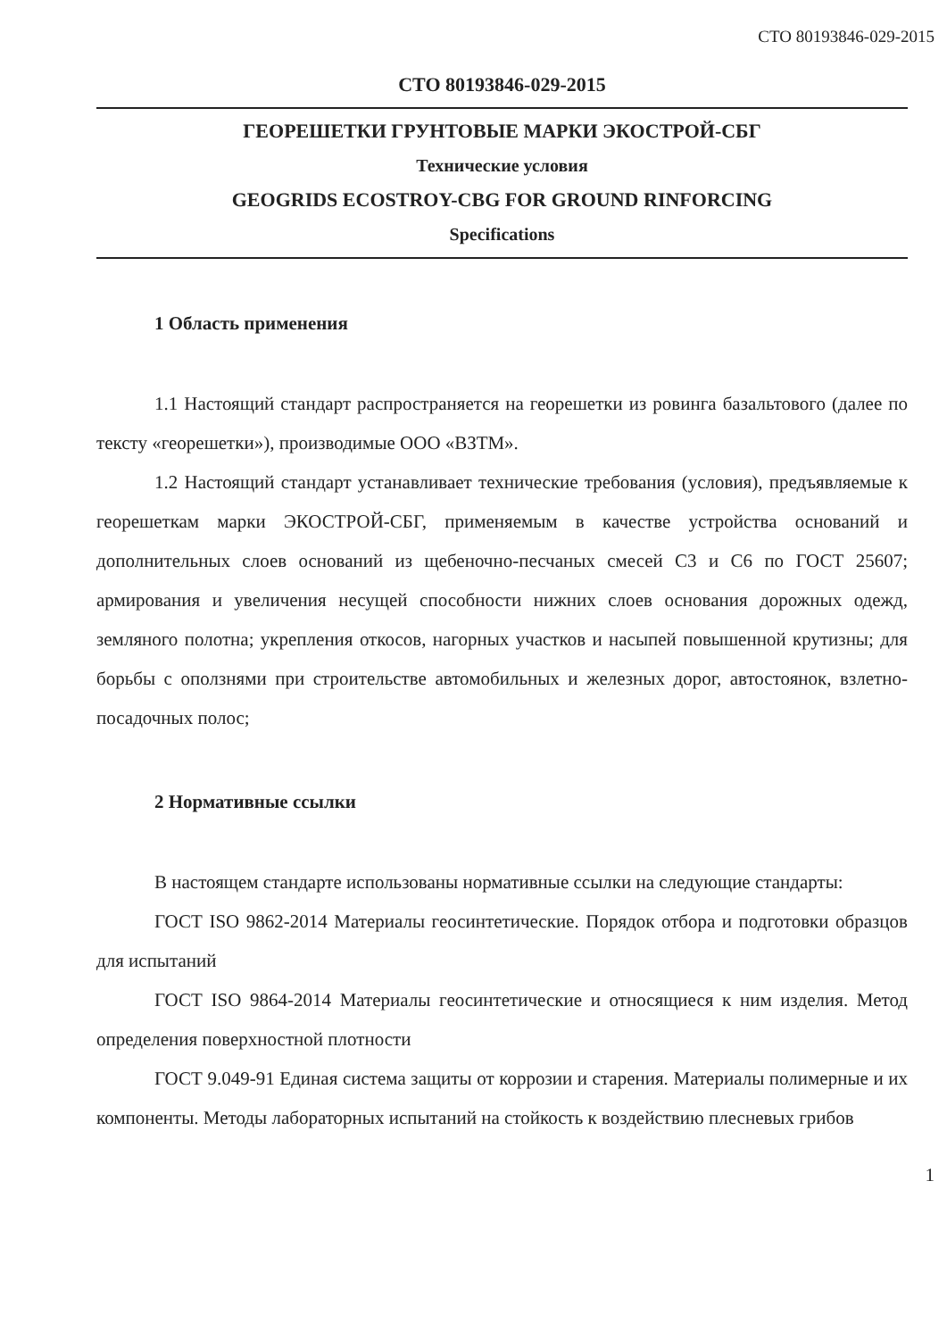СТО 80193846-029-2015
СТО 80193846-029-2015
ГЕОРЕШЕТКИ ГРУНТОВЫЕ МАРКИ ЭКОСТРОЙ-СБГ
Технические условия
GEOGRIDS ECOSTROY-CBG FOR GROUND RINFORCING
Specifications
1 Область применения
1.1 Настоящий стандарт распространяется на георешетки из ровинга базальтового (далее по тексту «георешетки»), производимые ООО «ВЗТМ».
1.2 Настоящий стандарт устанавливает технические требования (условия), предъявляемые к георешеткам марки ЭКОСТРОЙ-СБГ, применяемым в качестве устройства оснований и дополнительных слоев оснований из щебеночно-песчаных смесей С3 и С6 по ГОСТ 25607; армирования и увеличения несущей способности нижних слоев основания дорожных одежд, земляного полотна; укрепления откосов, нагорных участков и насыпей повышенной крутизны; для борьбы с оползнями при строительстве автомобильных и железных дорог, автостоянок, взлетно-посадочных полос;
2 Нормативные ссылки
В настоящем стандарте использованы нормативные ссылки на следующие стандарты:
ГОСТ ISO 9862-2014 Материалы геосинтетические. Порядок отбора и подготовки образцов для испытаний
ГОСТ ISO 9864-2014 Материалы геосинтетические и относящиеся к ним изделия. Метод определения поверхностной плотности
ГОСТ 9.049-91 Единая система защиты от коррозии и старения. Материалы полимерные и их компоненты. Методы лабораторных испытаний на стойкость к воздействию плесневых грибов
1